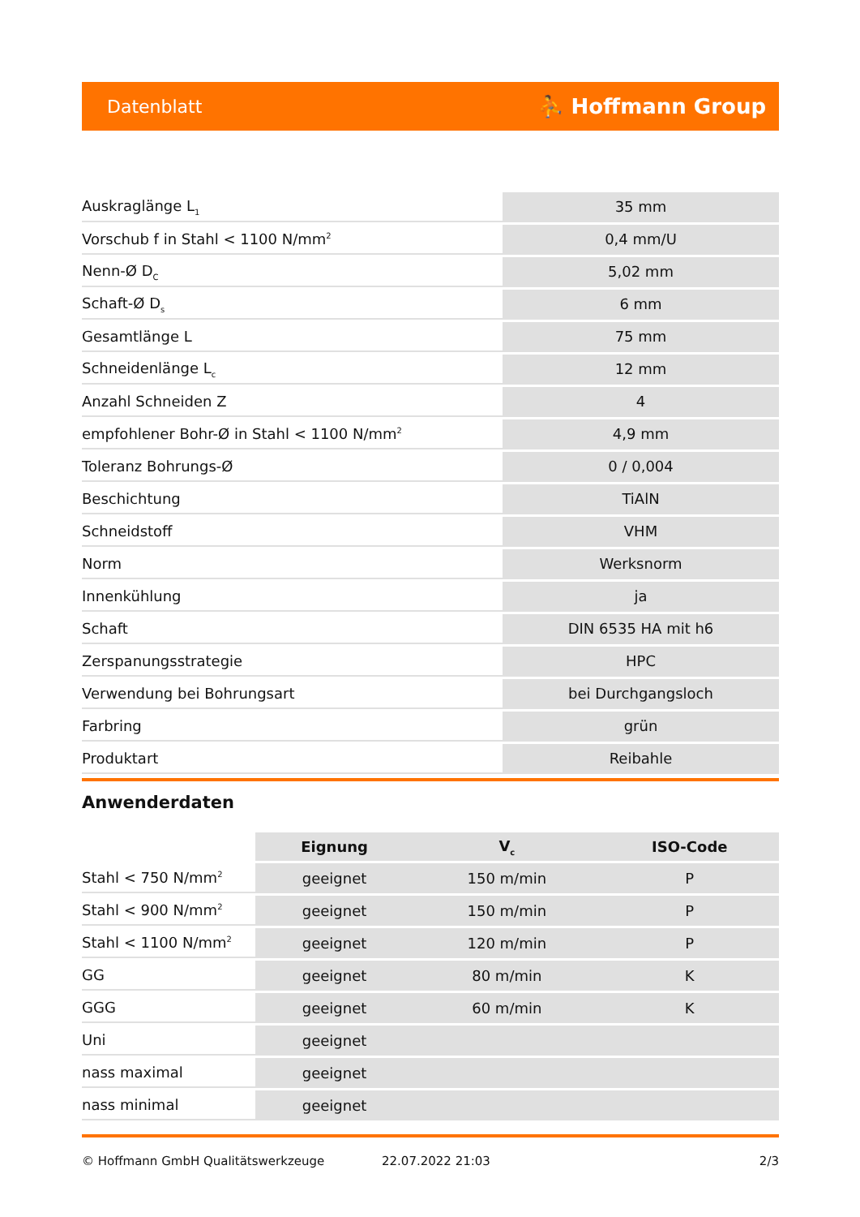Datenblatt ⛹ Hoffmann Group
| Auskraglänge L<sub>1</sub> | 35 mm |
| Vorschub f in Stahl < 1100 N/mm<sup>2</sup> | 0,4 mm/U |
| Nenn-Ø D<sub>C</sub> | 5,02 mm |
| Schaft-Ø D<sub>s</sub> | 6 mm |
| Gesamtlänge L | 75 mm |
| Schneidenlänge L<sub>c</sub> | 12 mm |
| Anzahl Schneiden Z | 4 |
| empfohlener Bohr-Ø in Stahl < 1100 N/mm<sup>2</sup> | 4,9 mm |
| Toleranz Bohrungs-Ø | 0 / 0,004 |
| Beschichtung | TiAlN |
| Schneidstoff | VHM |
| Norm | Werksnorm |
| Innenkühlung | ja |
| Schaft | DIN 6535 HA mit h6 |
| Zerspanungsstrategie | HPC |
| Verwendung bei Bohrungsart | bei Durchgangsloch |
| Farbring | grün |
| Produktart | Reibahle |
Anwenderdaten
| | Eignung | V<sub>c</sub> | ISO-Code |
| --- | --- | --- | --- |
| Stahl < 750 N/mm<sup>2</sup> | geeignet | 150 m/min | P |
| Stahl < 900 N/mm<sup>2</sup> | geeignet | 150 m/min | P |
| Stahl < 1100 N/mm<sup>2</sup> | geeignet | 120 m/min | P |
| GG | geeignet | 80 m/min | K |
| GGG | geeignet | 60 m/min | K |
| Uni | geeignet | | |
| nass maximal | geeignet | | |
| nass minimal | geeignet | | |
© Hoffmann GmbH Qualitätswerkzeuge 22.07.2022 21:03 2/3